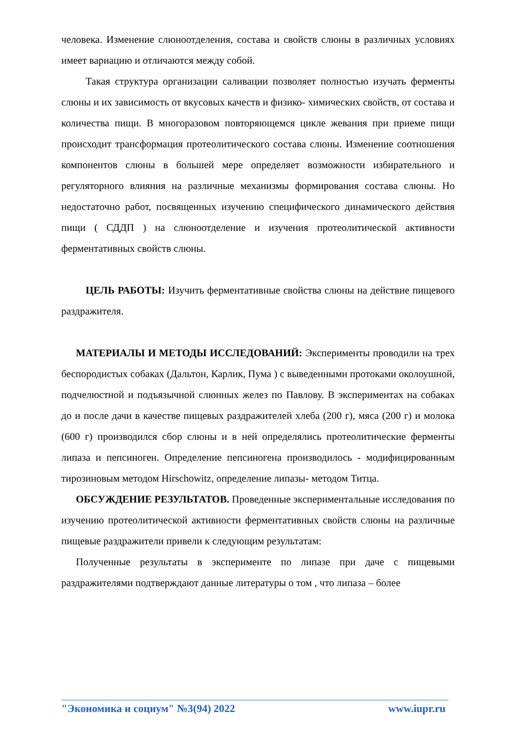человека. Изменение слюноотделения, состава и свойств слюны в различных условиях имеет вариацию и отличаются между собой.
Такая структура организации саливации позволяет полностью изучать ферменты слюны и их зависимость от вкусовых качеств и физико- химических свойств, от состава и количества пищи. В многоразовом повторяющемся цикле жевания при приеме пищи происходит трансформация протеолитического состава слюны. Изменение соотношения компонентов слюны в большей мере определяет возможности избирательного и регуляторного влияния на различные механизмы формирования состава слюны. Но недостаточно работ, посвященных изучению специфического динамического действия пищи ( СДДП ) на слюноотделение и изучения протеолитической активности ферментативных свойств слюны.
ЦЕЛЬ РАБОТЫ: Изучить ферментативные свойства слюны на действие пищевого раздражителя.
МАТЕРИАЛЫ И МЕТОДЫ ИССЛЕДОВАНИЙ: Эксперименты проводили на трех беспородистых собаках (Дальтон, Карлик, Пума ) с выведенными протоками околоушной, подчелюстной и подъязычной слюнных желез по Павлову. В экспериментах на собаках до и после дачи в качестве пищевых раздражителей хлеба (200 г), мяса (200 г) и молока (600 г) производился сбор слюны и в ней определялись протеолитические ферменты липаза и пепсиноген. Определение пепсиногена производилось - модифицированным тирозиновым методом Hirschowitz, определение липазы- методом Титца.
ОБСУЖДЕНИЕ РЕЗУЛЬТАТОВ. Проведенные экспериментальные исследования по изучению протеолитической активности ферментативных свойств слюны на различные пищевые раздражители привели к следующим результатам:
Полученные результаты в эксперименте по липазе при даче с пищевыми раздражителями подтверждают данные литературы о том , что липаза – более
"Экономика и социум" №3(94) 2022 www.iupr.ru